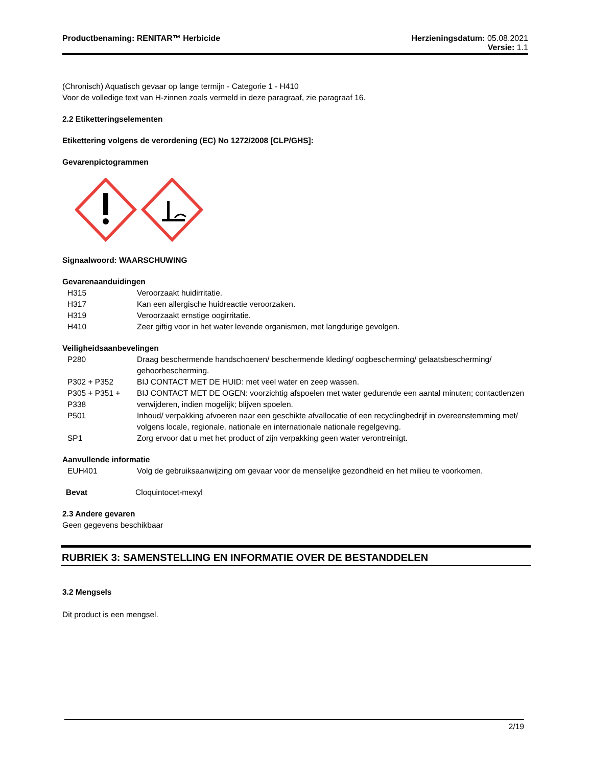Productbenaming: RENITAR™ Herbicide
Herzieningsdatum: 05.08.2021
Versie: 1.1
(Chronisch) Aquatisch gevaar op lange termijn - Categorie 1 - H410
Voor de volledige text van H-zinnen zoals vermeld in deze paragraaf, zie paragraaf 16.
2.2 Etiketteringselementen
Etikettering volgens de verordening (EC) No 1272/2008 [CLP/GHS]:
Gevarenpictogrammen
Signaalwoord: WAARSCHUWING
Gevarenaanduidingen
| H315 | Veroorzaakt huidirritatie. |
| H317 | Kan een allergische huidreactie veroorzaken. |
| H319 | Veroorzaakt ernstige oogirritatie. |
| H410 | Zeer giftig voor in het water levende organismen, met langdurige gevolgen. |
Veiligheidsaanbevelingen
| P280 | Draag beschermende handschoenen/ beschermende kleding/ oogbescherming/ gelaatsbescherming/ gehoorbescherming. |
| P302 + P352 | BIJ CONTACT MET DE HUID: met veel water en zeep wassen. |
| P305 + P351 + P338 | BIJ CONTACT MET DE OGEN: voorzichtig afspoelen met water gedurende een aantal minuten; contactlenzen verwijderen, indien mogelijk; blijven spoelen. |
| P501 | Inhoud/ verpakking afvoeren naar een geschikte afvallocatie of een recyclingbedrijf in overeenstemming met/ volgens locale, regionale, nationale en internationale nationale regelgeving. |
| SP1 | Zorg ervoor dat u met het product of zijn verpakking geen water verontreinigt. |
Aanvullende informatie
| EUH401 | Volg de gebruiksaanwijzing om gevaar voor de menselijke gezondheid en het milieu te voorkomen. |
| Bevat | Cloquintocet-mexyl |
2.3 Andere gevaren
Geen gegevens beschikbaar
RUBRIEK 3: SAMENSTELLING EN INFORMATIE OVER DE BESTANDDELEN
3.2 Mengsels
Dit product is een mengsel.
2/19